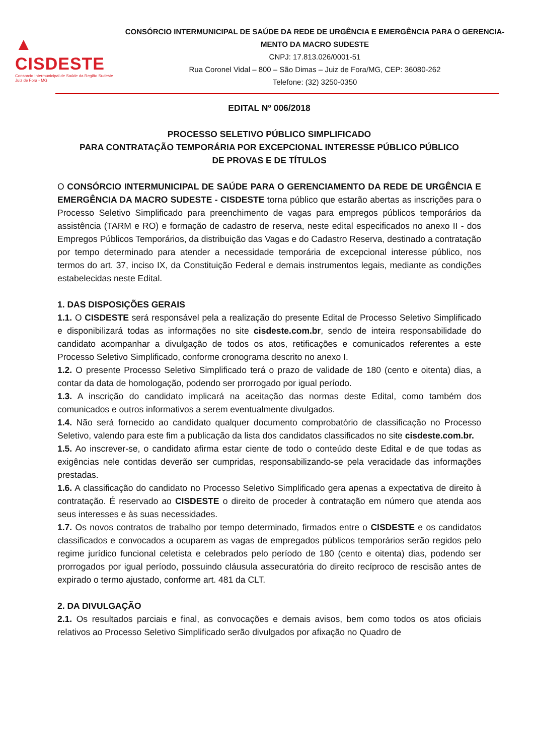▲ CISDESTE
Consorcio Intermunicipal de Saúde da Região Sudeste
Juiz de Fora - MG
CONSÓRCIO INTERMUNICIPAL DE SAÚDE DA REDE DE URGÊNCIA E EMERGÊNCIA PARA O GERENCIA-MENTO DA MACRO SUDESTE
CNPJ: 17.813.026/0001-51
Rua Coronel Vidal – 800 – São Dimas – Juiz de Fora/MG, CEP: 36080-262
Telefone: (32) 3250-0350
EDITAL Nº 006/2018
PROCESSO SELETIVO PÚBLICO SIMPLIFICADO
PARA CONTRATAÇÃO TEMPORÁRIA POR EXCEPCIONAL INTERESSE PÚBLICO PÚBLICO
DE PROVAS E DE TÍTULOS
O CONSÓRCIO INTERMUNICIPAL DE SAÚDE PARA O GERENCIAMENTO DA REDE DE URGÊNCIA E EMERGÊNCIA DA MACRO SUDESTE - CISDESTE torna público que estarão abertas as inscrições para o Processo Seletivo Simplificado para preenchimento de vagas para empregos públicos temporários da assistência (TARM e RO) e formação de cadastro de reserva, neste edital especificados no anexo II - dos Empregos Públicos Temporários, da distribuição das Vagas e do Cadastro Reserva, destinado a contratação por tempo determinado para atender a necessidade temporária de excepcional interesse público, nos termos do art. 37, inciso IX, da Constituição Federal e demais instrumentos legais, mediante as condições estabelecidas neste Edital.
1. DAS DISPOSIÇÕES GERAIS
1.1. O CISDESTE será responsável pela a realização do presente Edital de Processo Seletivo Simplificado e disponibilizará todas as informações no site cisdeste.com.br, sendo de inteira responsabilidade do candidato acompanhar a divulgação de todos os atos, retificações e comunicados referentes a este Processo Seletivo Simplificado, conforme cronograma descrito no anexo I.
1.2. O presente Processo Seletivo Simplificado terá o prazo de validade de 180 (cento e oitenta) dias, a contar da data de homologação, podendo ser prorrogado por igual período.
1.3. A inscrição do candidato implicará na aceitação das normas deste Edital, como também dos comunicados e outros informativos a serem eventualmente divulgados.
1.4. Não será fornecido ao candidato qualquer documento comprobatório de classificação no Processo Seletivo, valendo para este fim a publicação da lista dos candidatos classificados no site cisdeste.com.br.
1.5. Ao inscrever-se, o candidato afirma estar ciente de todo o conteúdo deste Edital e de que todas as exigências nele contidas deverão ser cumpridas, responsabilizando-se pela veracidade das informações prestadas.
1.6. A classificação do candidato no Processo Seletivo Simplificado gera apenas a expectativa de direito à contratação. É reservado ao CISDESTE o direito de proceder à contratação em número que atenda aos seus interesses e às suas necessidades.
1.7. Os novos contratos de trabalho por tempo determinado, firmados entre o CISDESTE e os candidatos classificados e convocados a ocuparem as vagas de empregados públicos temporários serão regidos pelo regime jurídico funcional celetista e celebrados pelo período de 180 (cento e oitenta) dias, podendo ser prorrogados por igual período, possuindo cláusula assecuratória do direito recíproco de rescisão antes de expirado o termo ajustado, conforme art. 481 da CLT.
2. DA DIVULGAÇÃO
2.1. Os resultados parciais e final, as convocações e demais avisos, bem como todos os atos oficiais relativos ao Processo Seletivo Simplificado serão divulgados por afixação no Quadro de